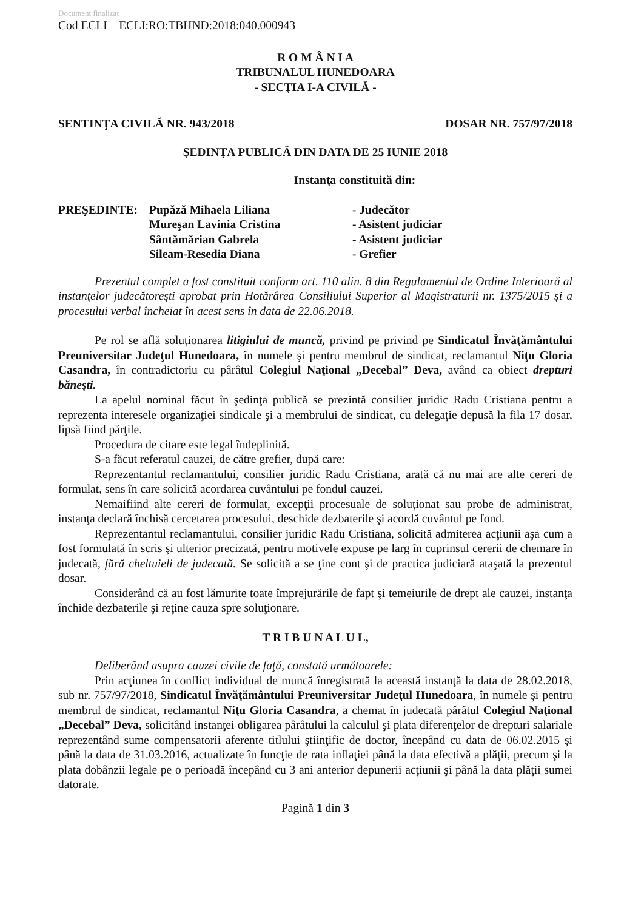Document finalizat
Cod ECLI ECLI:RO:TBHND:2018:040.000943
R O M Â N I A
TRIBUNALUL HUNEDOARA
- SECŢIA I-A CIVILĂ -
SENTINŢA CIVILĂ NR. 943/2018 DOSAR NR. 757/97/2018
ŞEDINŢA PUBLICĂ DIN DATA DE 25 IUNIE 2018
Instanţa constituită din:
PREŞEDINTE: Pupăză Mihaela Liliana - Judecător Mureşan Lavinia Cristina - Asistent judiciar Sântămărian Gabrela - Asistent judiciar Sileam-Resedia Diana - Grefier
Prezentul complet a fost constituit conform art. 110 alin. 8 din Regulamentul de Ordine Interioară al instanţelor judecătoreşti aprobat prin Hotărârea Consiliului Superior al Magistraturii nr. 1375/2015 şi a procesului verbal încheiat în acest sens în data de 22.06.2018.
Pe rol se află soluţionarea litigiului de muncă, privind pe privind pe Sindicatul Învăţământului Preuniversitar Judeţul Hunedoara, în numele şi pentru membrul de sindicat, reclamantul Niţu Gloria Casandra, în contradictoriu cu pârâtul Colegiul Naţional „Decebal” Deva, având ca obiect drepturi băneşti.
La apelul nominal făcut în şedinţa publică se prezintă consilier juridic Radu Cristiana pentru a reprezenta interesele organizaţiei sindicale şi a membrului de sindicat, cu delegaţie depusă la fila 17 dosar, lipsă fiind părţile.
Procedura de citare este legal îndeplinită.
S-a făcut referatul cauzei, de către grefier, după care:
Reprezentantul reclamantului, consilier juridic Radu Cristiana, arată că nu mai are alte cereri de formulat, sens în care solicită acordarea cuvântului pe fondul cauzei.
Nemaifiind alte cereri de formulat, excepţii procesuale de soluţionat sau probe de administrat, instanţa declară închisă cercetarea procesului, deschide dezbaterile şi acordă cuvântul pe fond.
Reprezentantul reclamantului, consilier juridic Radu Cristiana, solicită admiterea acţiunii aşa cum a fost formulată în scris şi ulterior precizată, pentru motivele expuse pe larg în cuprinsul cererii de chemare în judecată, fără cheltuieli de judecată. Se solicită a se ţine cont şi de practica judiciară ataşată la prezentul dosar.
Considerând că au fost lămurite toate împrejurările de fapt şi temeiurile de drept ale cauzei, instanţa închide dezbaterile şi reţine cauza spre soluţionare.
T R I B U N A L U L,
Deliberând asupra cauzei civile de faţă, constată următoarele:
Prin acţiunea în conflict individual de muncă înregistrată la această instanţă la data de 28.02.2018, sub nr. 757/97/2018, Sindicatul Învăţământului Preuniversitar Judeţul Hunedoara, în numele şi pentru membrul de sindicat, reclamantul Niţu Gloria Casandra, a chemat în judecată pârâtul Colegiul Naţional „Decebal” Deva, solicitând instanţei obligarea pârâtului la calculul şi plata diferenţelor de drepturi salariale reprezentând sume compensatorii aferente titlului ştiinţific de doctor, începând cu data de 06.02.2015 şi până la data de 31.03.2016, actualizate în funcţie de rata inflaţiei până la data efectivă a plăţii, precum şi la plata dobânzii legale pe o perioadă începând cu 3 ani anterior depunerii acţiunii şi până la data plăţii sumei datorate.
Pagină 1 din 3